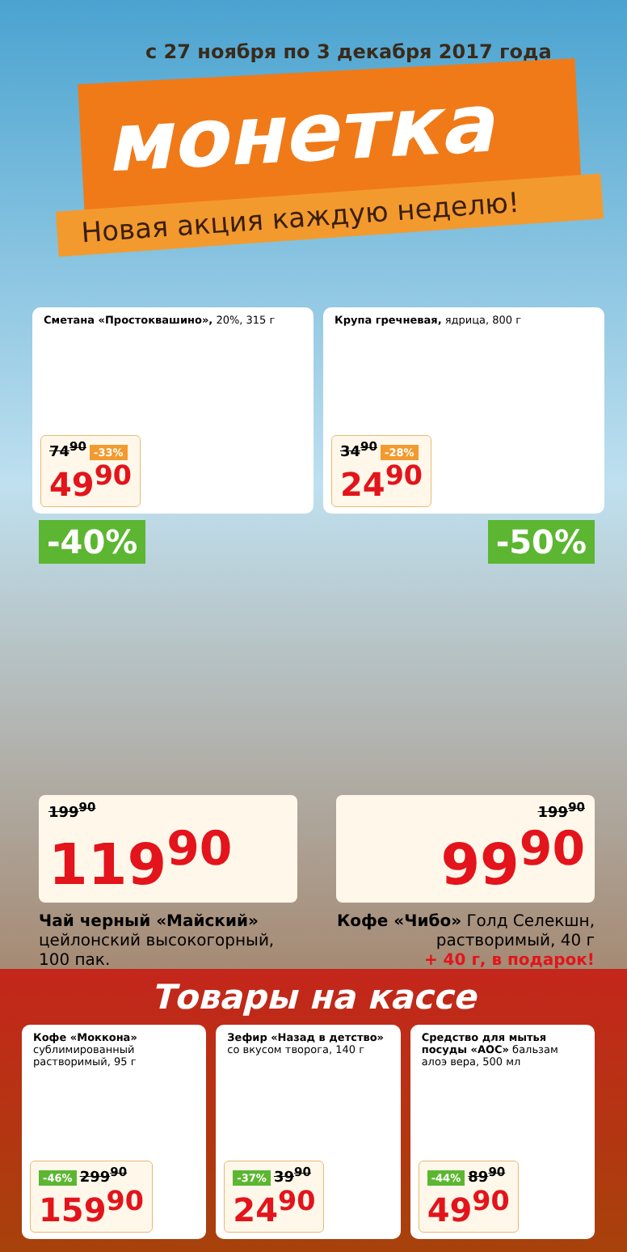с 27 ноября по 3 декабря 2017 года
монетка
Новая акция каждую неделю!
Сметана «Простоквашино», 20%, 315 г
74<sup>90</sup> -33%
49<sup>90</sup>
Крупа гречневая, ядрица, 800 г
34<sup>90</sup> -28%
24<sup>90</sup>
-40%
199<sup>90</sup>
119<sup>90</sup>
Чай черный «Майский»
цейлонский высокогорный, 100 пак.
-50%
199<sup>90</sup>
99<sup>90</sup>
Кофе «Чибо» Голд Селекшн, растворимый, 40 г
+ 40 г, в подарок!
Товары на кассе
Кофе «Моккона»
сублимированный растворимый, 95 г
-46% 299<sup>90</sup>
159<sup>90</sup>
Зефир «Назад в детство»
со вкусом творога, 140 г
-37% 39<sup>90</sup>
24<sup>90</sup>
Средство для мытья посуды «АОС» бальзам алоэ вера, 500 мл
-44% 89<sup>90</sup>
49<sup>90</sup>